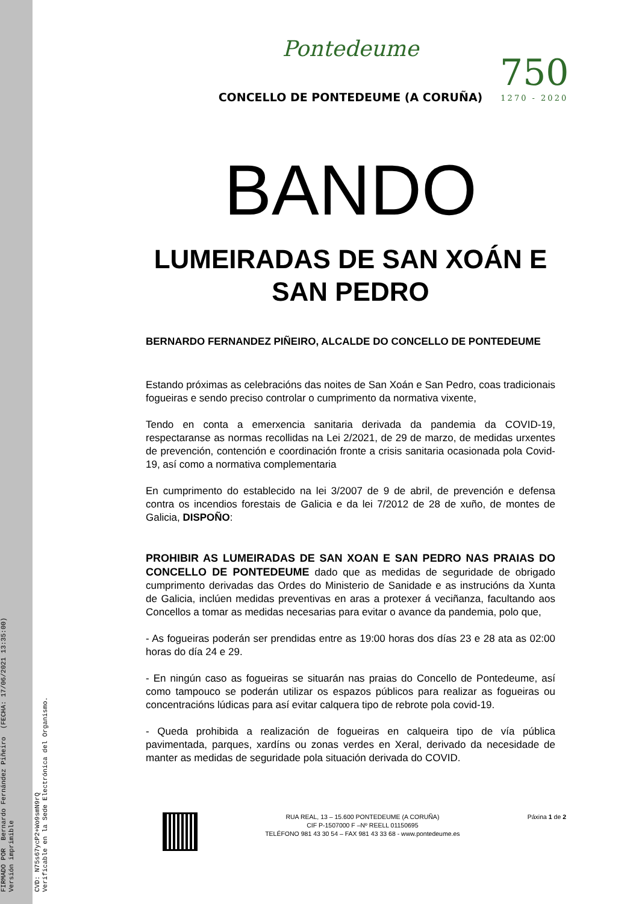FIRMADO POR Bernardo Fernández Piñeiro (FECHA: 17/06/2021 13:35:00) Versión imprimible
CVD: N75s67ycP2+Wo9smN9rQ Verificable en la Sede Electrónica del Organismo.
750
1270 - 2020
Pontedeume
CONCELLO DE PONTEDEUME (A CORUÑA)
BANDO
LUMEIRADAS DE SAN XOÁN E SAN PEDRO
BERNARDO FERNANDEZ PIÑEIRO, ALCALDE DO CONCELLO DE PONTEDEUME
Estando próximas as celebracións das noites de San Xoán e San Pedro, coas tradicionais fogueiras e sendo preciso controlar o cumprimento da normativa vixente,
Tendo en conta a emerxencia sanitaria derivada da pandemia da COVID-19, respectaranse as normas recollidas na Lei 2/2021, de 29 de marzo, de medidas urxentes de prevención, contención e coordinación fronte a crisis sanitaria ocasionada pola Covid-19, así como a normativa complementaria
En cumprimento do establecido na lei 3/2007 de 9 de abril, de prevención e defensa contra os incendios forestais de Galicia e da lei 7/2012 de 28 de xuño, de montes de Galicia, DISPOÑO:
PROHIBIR AS LUMEIRADAS DE SAN XOAN E SAN PEDRO NAS PRAIAS DO CONCELLO DE PONTEDEUME dado que as medidas de seguridade de obrigado cumprimento derivadas das Ordes do Ministerio de Sanidade e as instrucións da Xunta de Galicia, inclúen medidas preventivas en aras a protexer á veciñanza, facultando aos Concellos a tomar as medidas necesarias para evitar o avance da pandemia, polo que,
- As fogueiras poderán ser prendidas entre as 19:00 horas dos días 23 e 28 ata as 02:00 horas do día 24 e 29.
- En ningún caso as fogueiras se situarán nas praias do Concello de Pontedeume, así como tampouco se poderán utilizar os espazos públicos para realizar as fogueiras ou concentracións lúdicas para así evitar calquera tipo de rebrote pola covid-19.
- Queda prohibida a realización de fogueiras en calqueira tipo de vía pública pavimentada, parques, xardíns ou zonas verdes en Xeral, derivado da necesidade de manter as medidas de seguridade pola situación derivada do COVID.
RUA REAL, 13 – 15.600 PONTEDEUME (A CORUÑA)
CIF P-1507000 F –Nº REELL 01150695
TELÉFONO 981 43 30 54 – FAX 981 43 33 68 - www.pontedeume.es
Páxina 1 de 2